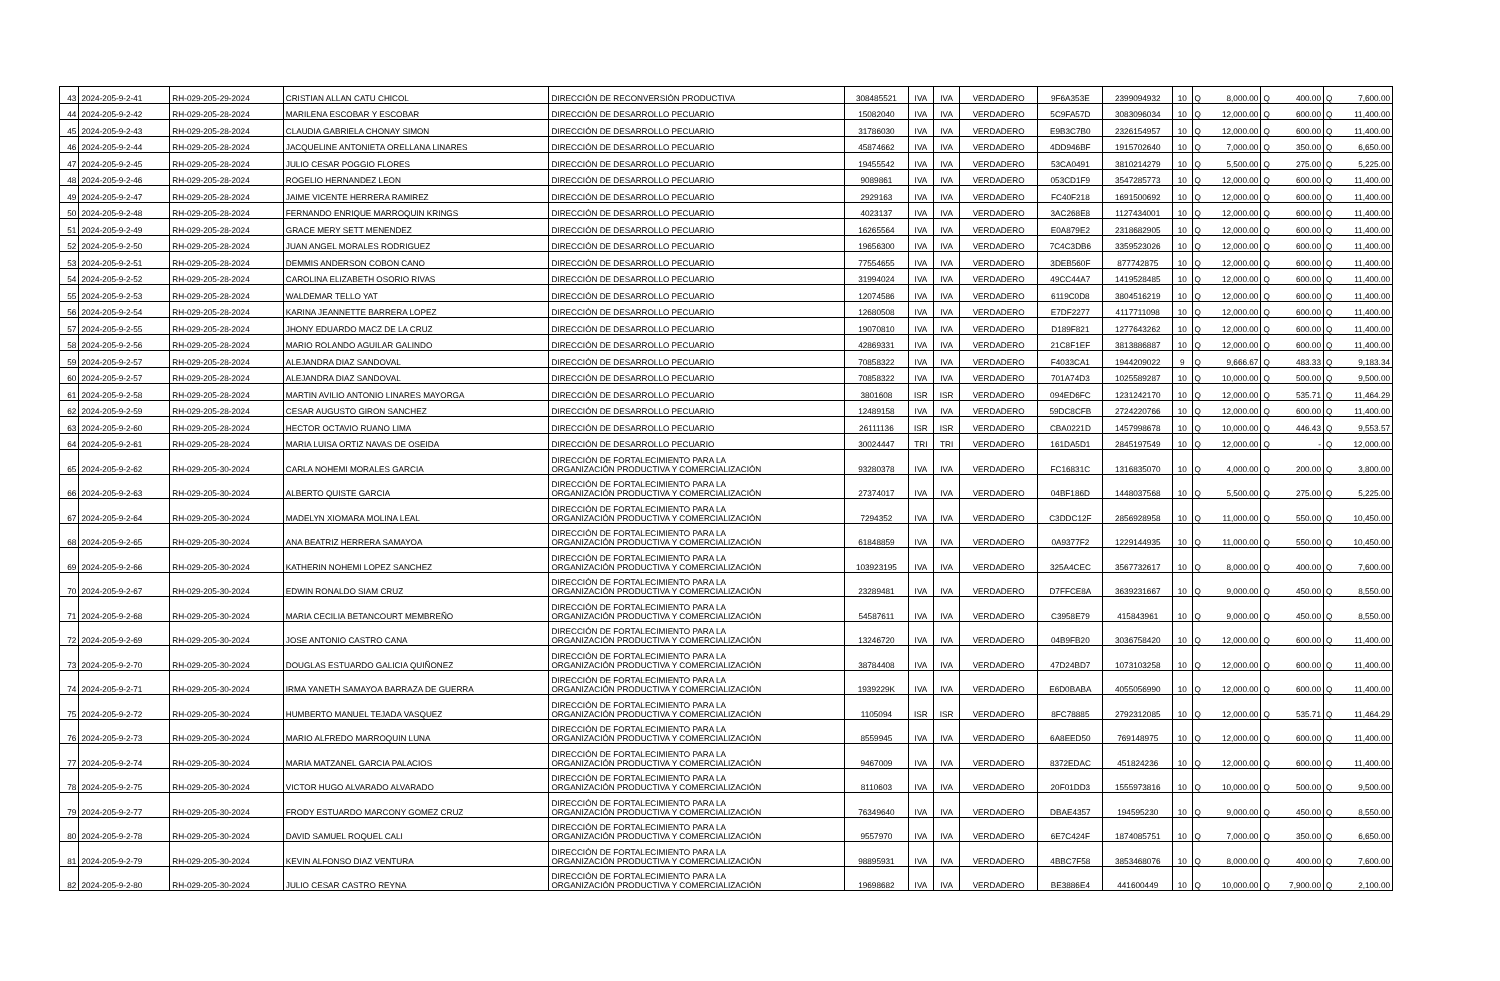| 43 | 2024-205-9-2-41 | RH-029-205-29-2024 | CRISTIAN ALLAN CATU CHICOL | DIRECCIÓN DE RECONVERSIÓN PRODUCTIVA | 308485521 | IVA | IVA | VERDADERO | 9F6A353E | 2399094932 | 10 | Q | 8,000.00 | Q | 400.00 | Q | 7,600.00 |
| 44 | 2024-205-9-2-42 | RH-029-205-28-2024 | MARILENA ESCOBAR Y ESCOBAR | DIRECCIÓN DE DESARROLLO PECUARIO | 15082040 | IVA | IVA | VERDADERO | 5C9FA57D | 3083096034 | 10 | Q | 12,000.00 | Q | 600.00 | Q | 11,400.00 |
| 45 | 2024-205-9-2-43 | RH-029-205-28-2024 | CLAUDIA GABRIELA CHONAY SIMON | DIRECCIÓN DE DESARROLLO PECUARIO | 31786030 | IVA | IVA | VERDADERO | E9B3C7B0 | 2326154957 | 10 | Q | 12,000.00 | Q | 600.00 | Q | 11,400.00 |
| 46 | 2024-205-9-2-44 | RH-029-205-28-2024 | JACQUELINE ANTONIETA ORELLANA LINARES | DIRECCIÓN DE DESARROLLO PECUARIO | 45874662 | IVA | IVA | VERDADERO | 4DD946BF | 1915702640 | 10 | Q | 7,000.00 | Q | 350.00 | Q | 6,650.00 |
| 47 | 2024-205-9-2-45 | RH-029-205-28-2024 | JULIO CESAR POGGIO FLORES | DIRECCIÓN DE DESARROLLO PECUARIO | 19455542 | IVA | IVA | VERDADERO | 53CA0491 | 3810214279 | 10 | Q | 5,500.00 | Q | 275.00 | Q | 5,225.00 |
| 48 | 2024-205-9-2-46 | RH-029-205-28-2024 | ROGELIO HERNANDEZ LEON | DIRECCIÓN DE DESARROLLO PECUARIO | 9089861 | IVA | IVA | VERDADERO | 053CD1F9 | 3547285773 | 10 | Q | 12,000.00 | Q | 600.00 | Q | 11,400.00 |
| 49 | 2024-205-9-2-47 | RH-029-205-28-2024 | JAIME VICENTE HERRERA RAMIREZ | DIRECCIÓN DE DESARROLLO PECUARIO | 2929163 | IVA | IVA | VERDADERO | FC40F218 | 1691500692 | 10 | Q | 12,000.00 | Q | 600.00 | Q | 11,400.00 |
| 50 | 2024-205-9-2-48 | RH-029-205-28-2024 | FERNANDO ENRIQUE MARROQUIN KRINGS | DIRECCIÓN DE DESARROLLO PECUARIO | 4023137 | IVA | IVA | VERDADERO | 3AC268E8 | 1127434001 | 10 | Q | 12,000.00 | Q | 600.00 | Q | 11,400.00 |
| 51 | 2024-205-9-2-49 | RH-029-205-28-2024 | GRACE MERY SETT MENENDEZ | DIRECCIÓN DE DESARROLLO PECUARIO | 16265564 | IVA | IVA | VERDADERO | E0A879E2 | 2318682905 | 10 | Q | 12,000.00 | Q | 600.00 | Q | 11,400.00 |
| 52 | 2024-205-9-2-50 | RH-029-205-28-2024 | JUAN ANGEL MORALES RODRIGUEZ | DIRECCIÓN DE DESARROLLO PECUARIO | 19656300 | IVA | IVA | VERDADERO | 7C4C3DB6 | 3359523026 | 10 | Q | 12,000.00 | Q | 600.00 | Q | 11,400.00 |
| 53 | 2024-205-9-2-51 | RH-029-205-28-2024 | DEMMIS ANDERSON COBON CANO | DIRECCIÓN DE DESARROLLO PECUARIO | 77554655 | IVA | IVA | VERDADERO | 3DEB560F | 877742875 | 10 | Q | 12,000.00 | Q | 600.00 | Q | 11,400.00 |
| 54 | 2024-205-9-2-52 | RH-029-205-28-2024 | CAROLINA ELIZABETH OSORIO RIVAS | DIRECCIÓN DE DESARROLLO PECUARIO | 31994024 | IVA | IVA | VERDADERO | 49CC44A7 | 1419528485 | 10 | Q | 12,000.00 | Q | 600.00 | Q | 11,400.00 |
| 55 | 2024-205-9-2-53 | RH-029-205-28-2024 | WALDEMAR TELLO YAT | DIRECCIÓN DE DESARROLLO PECUARIO | 12074586 | IVA | IVA | VERDADERO | 6119C0D8 | 3804516219 | 10 | Q | 12,000.00 | Q | 600.00 | Q | 11,400.00 |
| 56 | 2024-205-9-2-54 | RH-029-205-28-2024 | KARINA JEANNETTE BARRERA LOPEZ | DIRECCIÓN DE DESARROLLO PECUARIO | 12680508 | IVA | IVA | VERDADERO | E7DF2277 | 4117711098 | 10 | Q | 12,000.00 | Q | 600.00 | Q | 11,400.00 |
| 57 | 2024-205-9-2-55 | RH-029-205-28-2024 | JHONY EDUARDO MACZ DE LA CRUZ | DIRECCIÓN DE DESARROLLO PECUARIO | 19070810 | IVA | IVA | VERDADERO | D189F821 | 1277643262 | 10 | Q | 12,000.00 | Q | 600.00 | Q | 11,400.00 |
| 58 | 2024-205-9-2-56 | RH-029-205-28-2024 | MARIO ROLANDO AGUILAR GALINDO | DIRECCIÓN DE DESARROLLO PECUARIO | 42869331 | IVA | IVA | VERDADERO | 21C8F1EF | 3813886887 | 10 | Q | 12,000.00 | Q | 600.00 | Q | 11,400.00 |
| 59 | 2024-205-9-2-57 | RH-029-205-28-2024 | ALEJANDRA DIAZ SANDOVAL | DIRECCIÓN DE DESARROLLO PECUARIO | 70858322 | IVA | IVA | VERDADERO | F4033CA1 | 1944209022 | 9 | Q | 9,666.67 | Q | 483.33 | Q | 9,183.34 |
| 60 | 2024-205-9-2-57 | RH-029-205-28-2024 | ALEJANDRA DIAZ SANDOVAL | DIRECCIÓN DE DESARROLLO PECUARIO | 70858322 | IVA | IVA | VERDADERO | 701A74D3 | 1025589287 | 10 | Q | 10,000.00 | Q | 500.00 | Q | 9,500.00 |
| 61 | 2024-205-9-2-58 | RH-029-205-28-2024 | MARTIN AVILIO ANTONIO LINARES MAYORGA | DIRECCIÓN DE DESARROLLO PECUARIO | 3801608 | ISR | ISR | VERDADERO | 094ED6FC | 1231242170 | 10 | Q | 12,000.00 | Q | 535.71 | Q | 11,464.29 |
| 62 | 2024-205-9-2-59 | RH-029-205-28-2024 | CESAR AUGUSTO GIRON SANCHEZ | DIRECCIÓN DE DESARROLLO PECUARIO | 12489158 | IVA | IVA | VERDADERO | 59DC8CFB | 2724220766 | 10 | Q | 12,000.00 | Q | 600.00 | Q | 11,400.00 |
| 63 | 2024-205-9-2-60 | RH-029-205-28-2024 | HECTOR OCTAVIO RUANO LIMA | DIRECCIÓN DE DESARROLLO PECUARIO | 26111136 | ISR | ISR | VERDADERO | CBA0221D | 1457998678 | 10 | Q | 10,000.00 | Q | 446.43 | Q | 9,553.57 |
| 64 | 2024-205-9-2-61 | RH-029-205-28-2024 | MARIA LUISA ORTIZ NAVAS DE OSEIDA | DIRECCIÓN DE DESARROLLO PECUARIO | 30024447 | TRI | TRI | VERDADERO | 161DA5D1 | 2845197549 | 10 | Q | 12,000.00 | Q | - | Q | 12,000.00 |
| 65 | 2024-205-9-2-62 | RH-029-205-30-2024 | CARLA NOHEMI MORALES GARCIA | DIRECCIÓN DE FORTALECIMIENTO PARA LA ORGANIZACIÓN PRODUCTIVA Y COMERCIALIZACIÓN | 93280378 | IVA | IVA | VERDADERO | FC16831C | 1316835070 | 10 | Q | 4,000.00 | Q | 200.00 | Q | 3,800.00 |
| 66 | 2024-205-9-2-63 | RH-029-205-30-2024 | ALBERTO QUISTE GARCIA | DIRECCIÓN DE FORTALECIMIENTO PARA LA ORGANIZACIÓN PRODUCTIVA Y COMERCIALIZACIÓN | 27374017 | IVA | IVA | VERDADERO | 04BF186D | 1448037568 | 10 | Q | 5,500.00 | Q | 275.00 | Q | 5,225.00 |
| 67 | 2024-205-9-2-64 | RH-029-205-30-2024 | MADELYN XIOMARA MOLINA LEAL | DIRECCIÓN DE FORTALECIMIENTO PARA LA ORGANIZACIÓN PRODUCTIVA Y COMERCIALIZACIÓN | 7294352 | IVA | IVA | VERDADERO | C3DDC12F | 2856928958 | 10 | Q | 11,000.00 | Q | 550.00 | Q | 10,450.00 |
| 68 | 2024-205-9-2-65 | RH-029-205-30-2024 | ANA BEATRIZ HERRERA SAMAYOA | DIRECCIÓN DE FORTALECIMIENTO PARA LA ORGANIZACIÓN PRODUCTIVA Y COMERCIALIZACIÓN | 61848859 | IVA | IVA | VERDADERO | 0A9377F2 | 1229144935 | 10 | Q | 11,000.00 | Q | 550.00 | Q | 10,450.00 |
| 69 | 2024-205-9-2-66 | RH-029-205-30-2024 | KATHERIN NOHEMI LOPEZ SANCHEZ | DIRECCIÓN DE FORTALECIMIENTO PARA LA ORGANIZACIÓN PRODUCTIVA Y COMERCIALIZACIÓN | 103923195 | IVA | IVA | VERDADERO | 325A4CEC | 3567732617 | 10 | Q | 8,000.00 | Q | 400.00 | Q | 7,600.00 |
| 70 | 2024-205-9-2-67 | RH-029-205-30-2024 | EDWIN RONALDO SIAM CRUZ | DIRECCIÓN DE FORTALECIMIENTO PARA LA ORGANIZACIÓN PRODUCTIVA Y COMERCIALIZACIÓN | 23289481 | IVA | IVA | VERDADERO | D7FFCE8A | 3639231667 | 10 | Q | 9,000.00 | Q | 450.00 | Q | 8,550.00 |
| 71 | 2024-205-9-2-68 | RH-029-205-30-2024 | MARIA CECILIA BETANCOURT MEMBREÑO | DIRECCIÓN DE FORTALECIMIENTO PARA LA ORGANIZACIÓN PRODUCTIVA Y COMERCIALIZACIÓN | 54587611 | IVA | IVA | VERDADERO | C3958E79 | 415843961 | 10 | Q | 9,000.00 | Q | 450.00 | Q | 8,550.00 |
| 72 | 2024-205-9-2-69 | RH-029-205-30-2024 | JOSE ANTONIO CASTRO CANA | DIRECCIÓN DE FORTALECIMIENTO PARA LA ORGANIZACIÓN PRODUCTIVA Y COMERCIALIZACIÓN | 13246720 | IVA | IVA | VERDADERO | 04B9FB20 | 3036758420 | 10 | Q | 12,000.00 | Q | 600.00 | Q | 11,400.00 |
| 73 | 2024-205-9-2-70 | RH-029-205-30-2024 | DOUGLAS ESTUARDO GALICIA QUIÑONEZ | DIRECCIÓN DE FORTALECIMIENTO PARA LA ORGANIZACIÓN PRODUCTIVA Y COMERCIALIZACIÓN | 38784408 | IVA | IVA | VERDADERO | 47D24BD7 | 1073103258 | 10 | Q | 12,000.00 | Q | 600.00 | Q | 11,400.00 |
| 74 | 2024-205-9-2-71 | RH-029-205-30-2024 | IRMA YANETH SAMAYOA BARRAZA DE GUERRA | DIRECCIÓN DE FORTALECIMIENTO PARA LA ORGANIZACIÓN PRODUCTIVA Y COMERCIALIZACIÓN | 1939229K | IVA | IVA | VERDADERO | E6D0BABA | 4055056990 | 10 | Q | 12,000.00 | Q | 600.00 | Q | 11,400.00 |
| 75 | 2024-205-9-2-72 | RH-029-205-30-2024 | HUMBERTO MANUEL TEJADA VASQUEZ | DIRECCIÓN DE FORTALECIMIENTO PARA LA ORGANIZACIÓN PRODUCTIVA Y COMERCIALIZACIÓN | 1105094 | ISR | ISR | VERDADERO | 8FC78885 | 2792312085 | 10 | Q | 12,000.00 | Q | 535.71 | Q | 11,464.29 |
| 76 | 2024-205-9-2-73 | RH-029-205-30-2024 | MARIO ALFREDO MARROQUIN LUNA | DIRECCIÓN DE FORTALECIMIENTO PARA LA ORGANIZACIÓN PRODUCTIVA Y COMERCIALIZACIÓN | 8559945 | IVA | IVA | VERDADERO | 6A8EED50 | 769148975 | 10 | Q | 12,000.00 | Q | 600.00 | Q | 11,400.00 |
| 77 | 2024-205-9-2-74 | RH-029-205-30-2024 | MARIA MATZANEL GARCIA PALACIOS | DIRECCIÓN DE FORTALECIMIENTO PARA LA ORGANIZACIÓN PRODUCTIVA Y COMERCIALIZACIÓN | 9467009 | IVA | IVA | VERDADERO | 8372EDAC | 451824236 | 10 | Q | 12,000.00 | Q | 600.00 | Q | 11,400.00 |
| 78 | 2024-205-9-2-75 | RH-029-205-30-2024 | VICTOR HUGO ALVARADO ALVARADO | DIRECCIÓN DE FORTALECIMIENTO PARA LA ORGANIZACIÓN PRODUCTIVA Y COMERCIALIZACIÓN | 8110603 | IVA | IVA | VERDADERO | 20F01DD3 | 1555973816 | 10 | Q | 10,000.00 | Q | 500.00 | Q | 9,500.00 |
| 79 | 2024-205-9-2-77 | RH-029-205-30-2024 | FRODY ESTUARDO MARCONY GOMEZ CRUZ | DIRECCIÓN DE FORTALECIMIENTO PARA LA ORGANIZACIÓN PRODUCTIVA Y COMERCIALIZACIÓN | 76349640 | IVA | IVA | VERDADERO | DBAE4357 | 194595230 | 10 | Q | 9,000.00 | Q | 450.00 | Q | 8,550.00 |
| 80 | 2024-205-9-2-78 | RH-029-205-30-2024 | DAVID SAMUEL ROQUEL CALI | DIRECCIÓN DE FORTALECIMIENTO PARA LA ORGANIZACIÓN PRODUCTIVA Y COMERCIALIZACIÓN | 9557970 | IVA | IVA | VERDADERO | 6E7C424F | 1874085751 | 10 | Q | 7,000.00 | Q | 350.00 | Q | 6,650.00 |
| 81 | 2024-205-9-2-79 | RH-029-205-30-2024 | KEVIN ALFONSO DIAZ VENTURA | DIRECCIÓN DE FORTALECIMIENTO PARA LA ORGANIZACIÓN PRODUCTIVA Y COMERCIALIZACIÓN | 98895931 | IVA | IVA | VERDADERO | 4BBC7F58 | 3853468076 | 10 | Q | 8,000.00 | Q | 400.00 | Q | 7,600.00 |
| 82 | 2024-205-9-2-80 | RH-029-205-30-2024 | JULIO CESAR CASTRO REYNA | DIRECCIÓN DE FORTALECIMIENTO PARA LA ORGANIZACIÓN PRODUCTIVA Y COMERCIALIZACIÓN | 19698682 | IVA | IVA | VERDADERO | BE3886E4 | 441600449 | 10 | Q | 10,000.00 | Q | 7,900.00 | Q | 2,100.00 |